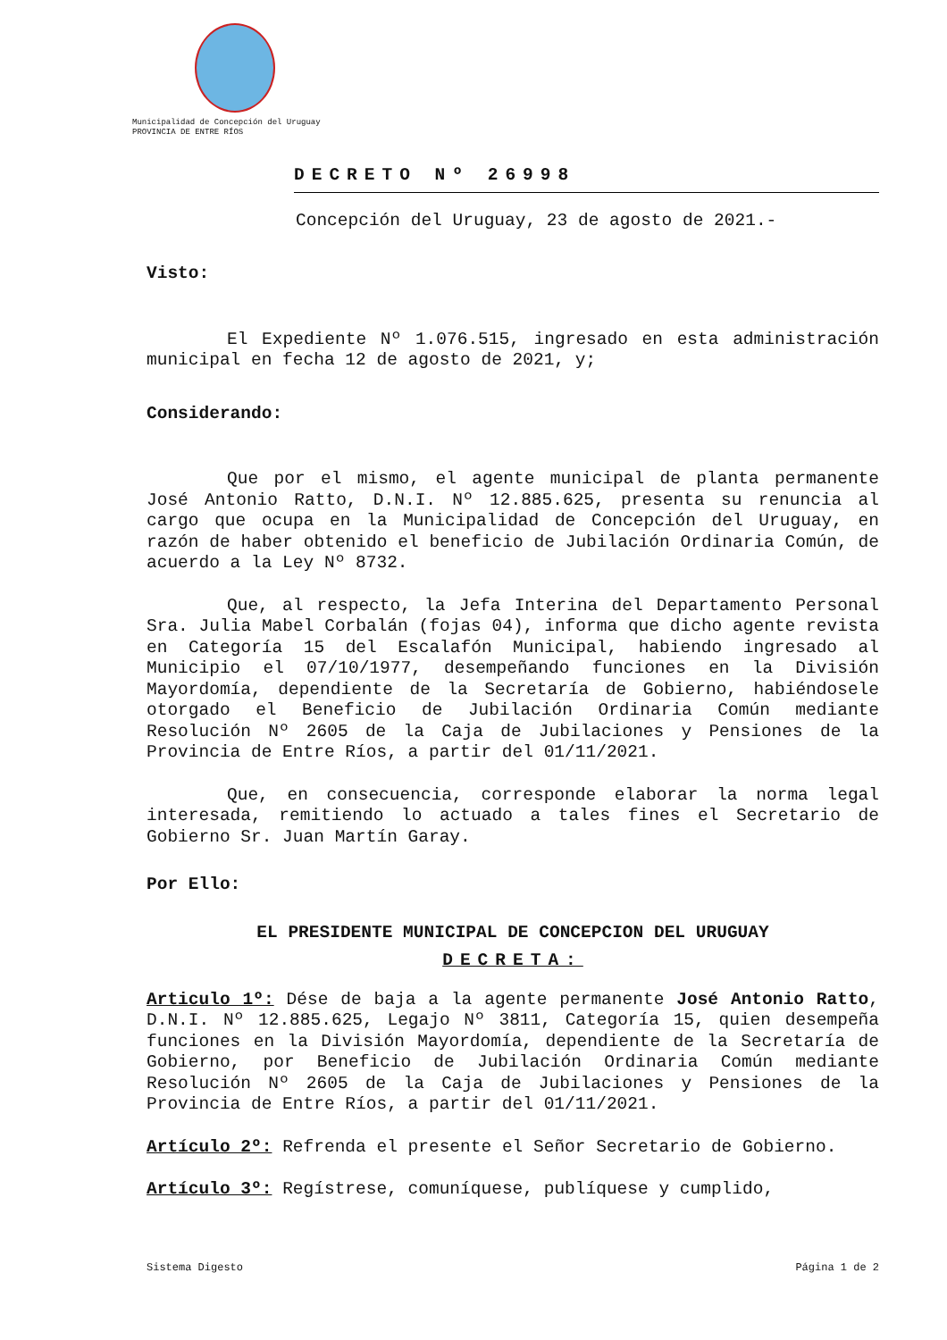Municipalidad de Concepción del Uruguay
PROVINCIA DE ENTRE RÍOS
DECRETO Nº 26998
Concepción del Uruguay, 23 de agosto de 2021.-
Visto:
El Expediente Nº 1.076.515, ingresado en esta administración municipal en fecha 12 de agosto de 2021, y;
Considerando:
Que por el mismo, el agente municipal de planta permanente José Antonio Ratto, D.N.I. Nº 12.885.625, presenta su renuncia al cargo que ocupa en la Municipalidad de Concepción del Uruguay, en razón de haber obtenido el beneficio de Jubilación Ordinaria Común, de acuerdo a la Ley Nº 8732.
Que, al respecto, la Jefa Interina del Departamento Personal Sra. Julia Mabel Corbalán (fojas 04), informa que dicho agente revista en Categoría 15 del Escalafón Municipal, habiendo ingresado al Municipio el 07/10/1977, desempeñando funciones en la División Mayordomía, dependiente de la Secretaría de Gobierno, habiéndosele otorgado el Beneficio de Jubilación Ordinaria Común mediante Resolución Nº 2605 de la Caja de Jubilaciones y Pensiones de la Provincia de Entre Ríos, a partir del 01/11/2021.
Que, en consecuencia, corresponde elaborar la norma legal interesada, remitiendo lo actuado a tales fines el Secretario de Gobierno Sr. Juan Martín Garay.
Por Ello:
EL PRESIDENTE MUNICIPAL DE CONCEPCION DEL URUGUAY
DECRETA:
Articulo 1º: Dése de baja a la agente permanente José Antonio Ratto, D.N.I. Nº 12.885.625, Legajo Nº 3811, Categoría 15, quien desempeña funciones en la División Mayordomía, dependiente de la Secretaría de Gobierno, por Beneficio de Jubilación Ordinaria Común mediante Resolución Nº 2605 de la Caja de Jubilaciones y Pensiones de la Provincia de Entre Ríos, a partir del 01/11/2021.
Artículo 2º: Refrenda el presente el Señor Secretario de Gobierno.
Artículo 3º: Regístrese, comuníquese, publíquese y cumplido,
Sistema Digesto Página 1 de 2